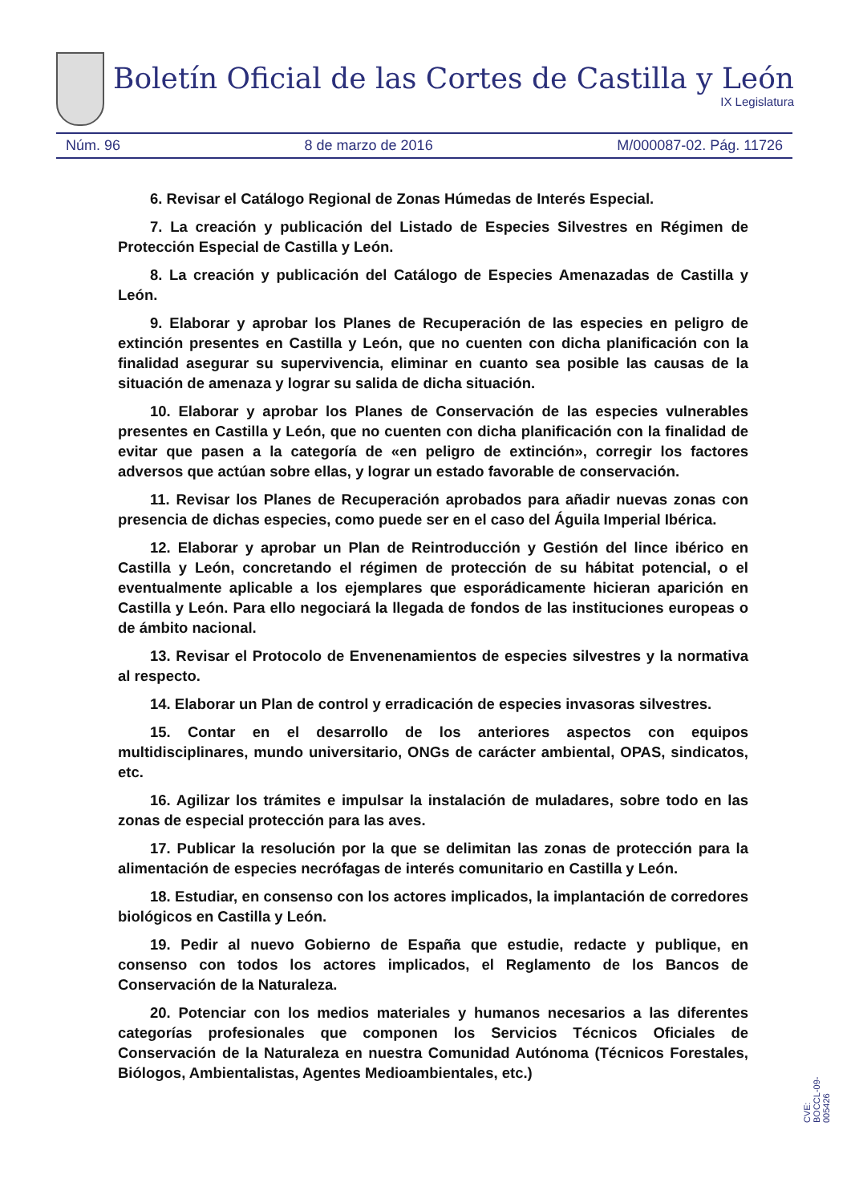Boletín Oficial de las Cortes de Castilla y León
IX Legislatura
Núm. 96 8 de marzo de 2016 M/000087-02. Pág. 11726
6. Revisar el Catálogo Regional de Zonas Húmedas de Interés Especial.
7. La creación y publicación del Listado de Especies Silvestres en Régimen de Protección Especial de Castilla y León.
8. La creación y publicación del Catálogo de Especies Amenazadas de Castilla y León.
9. Elaborar y aprobar los Planes de Recuperación de las especies en peligro de extinción presentes en Castilla y León, que no cuenten con dicha planificación con la finalidad asegurar su supervivencia, eliminar en cuanto sea posible las causas de la situación de amenaza y lograr su salida de dicha situación.
10. Elaborar y aprobar los Planes de Conservación de las especies vulnerables presentes en Castilla y León, que no cuenten con dicha planificación con la finalidad de evitar que pasen a la categoría de «en peligro de extinción», corregir los factores adversos que actúan sobre ellas, y lograr un estado favorable de conservación.
11. Revisar los Planes de Recuperación aprobados para añadir nuevas zonas con presencia de dichas especies, como puede ser en el caso del Águila Imperial Ibérica.
12. Elaborar y aprobar un Plan de Reintroducción y Gestión del lince ibérico en Castilla y León, concretando el régimen de protección de su hábitat potencial, o el eventualmente aplicable a los ejemplares que esporádicamente hicieran aparición en Castilla y León. Para ello negociará la llegada de fondos de las instituciones europeas o de ámbito nacional.
13. Revisar el Protocolo de Envenenamientos de especies silvestres y la normativa al respecto.
14. Elaborar un Plan de control y erradicación de especies invasoras silvestres.
15. Contar en el desarrollo de los anteriores aspectos con equipos multidisciplinares, mundo universitario, ONGs de carácter ambiental, OPAS, sindicatos, etc.
16. Agilizar los trámites e impulsar la instalación de muladares, sobre todo en las zonas de especial protección para las aves.
17. Publicar la resolución por la que se delimitan las zonas de protección para la alimentación de especies necrófagas de interés comunitario en Castilla y León.
18. Estudiar, en consenso con los actores implicados, la implantación de corredores biológicos en Castilla y León.
19. Pedir al nuevo Gobierno de España que estudie, redacte y publique, en consenso con todos los actores implicados, el Reglamento de los Bancos de Conservación de la Naturaleza.
20. Potenciar con los medios materiales y humanos necesarios a las diferentes categorías profesionales que componen los Servicios Técnicos Oficiales de Conservación de la Naturaleza en nuestra Comunidad Autónoma (Técnicos Forestales, Biólogos, Ambientalistas, Agentes Medioambientales, etc.)
CVE: BOCCL-09-005426